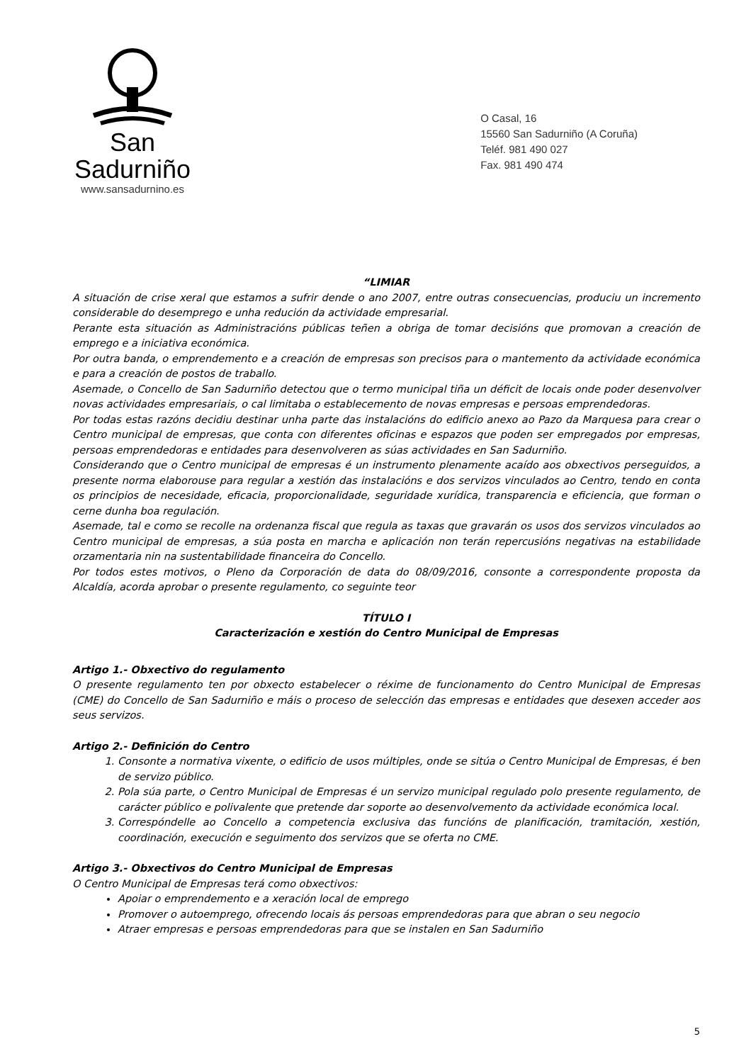San Sadurniño
www.sansadurnino.es
O Casal, 16
15560 San Sadurniño (A Coruña)
Teléf. 981 490 027
Fax. 981 490 474
“LIMIAR
A situación de crise xeral que estamos a sufrir dende o ano 2007, entre outras consecuencias, produciu un incremento considerable do desemprego e unha redución da actividade empresarial.
Perante esta situación as Administracións públicas teñen a obriga de tomar decisións que promovan a creación de emprego e a iniciativa económica.
Por outra banda, o emprendemento e a creación de empresas son precisos para o mantemento da actividade económica e para a creación de postos de traballo.
Asemade, o Concello de San Sadurniño detectou que o termo municipal tiña un déficit de locais onde poder desenvolver novas actividades empresariais, o cal limitaba o establecemento de novas empresas e persoas emprendedoras.
Por todas estas razóns decidiu destinar unha parte das instalacións do edificio anexo ao Pazo da Marquesa para crear o Centro municipal de empresas, que conta con diferentes oficinas e espazos que poden ser empregados por empresas, persoas emprendedoras e entidades para desenvolveren as súas actividades en San Sadurniño.
Considerando que o Centro municipal de empresas é un instrumento plenamente acaído aos obxectivos perseguidos, a presente norma elaborouse para regular a xestión das instalacións e dos servizos vinculados ao Centro, tendo en conta os principios de necesidade, eficacia, proporcionalidade, seguridade xurídica, transparencia e eficiencia, que forman o cerne dunha boa regulación.
Asemade, tal e como se recolle na ordenanza fiscal que regula as taxas que gravarán os usos dos servizos vinculados ao Centro municipal de empresas, a súa posta en marcha e aplicación non terán repercusións negativas na estabilidade orzamentaria nin na sustentabilidade financeira do Concello.
Por todos estes motivos, o Pleno da Corporación de data do 08/09/2016, consonte a correspondente proposta da Alcaldía, acorda aprobar o presente regulamento, co seguinte teor
TÍTULO I
Caracterización e xestión do Centro Municipal de Empresas
Artigo 1.- Obxectivo do regulamento
O presente regulamento ten por obxecto estabelecer o réxime de funcionamento do Centro Municipal de Empresas (CME) do Concello de San Sadurniño e máis o proceso de selección das empresas e entidades que desexen acceder aos seus servizos.
Artigo 2.- Definición do Centro
1. Consonte a normativa vixente, o edificio de usos múltiples, onde se sitúa o Centro Municipal de Empresas, é ben de servizo público.
2. Pola súa parte, o Centro Municipal de Empresas é un servizo municipal regulado polo presente regulamento, de carácter público e polivalente que pretende dar soporte ao desenvolvemento da actividade económica local.
3. Correspóndelle ao Concello a competencia exclusiva das funcións de planificación, tramitación, xestión, coordinación, execución e seguimento dos servizos que se oferta no CME.
Artigo 3.- Obxectivos do Centro Municipal de Empresas
O Centro Municipal de Empresas terá como obxectivos:
Apoiar o emprendemento e a xeración local de emprego
Promover o autoemprego, ofrecendo locais ás persoas emprendedoras para que abran o seu negocio
Atraer empresas e persoas emprendedoras para que se instalen en San Sadurniño
5